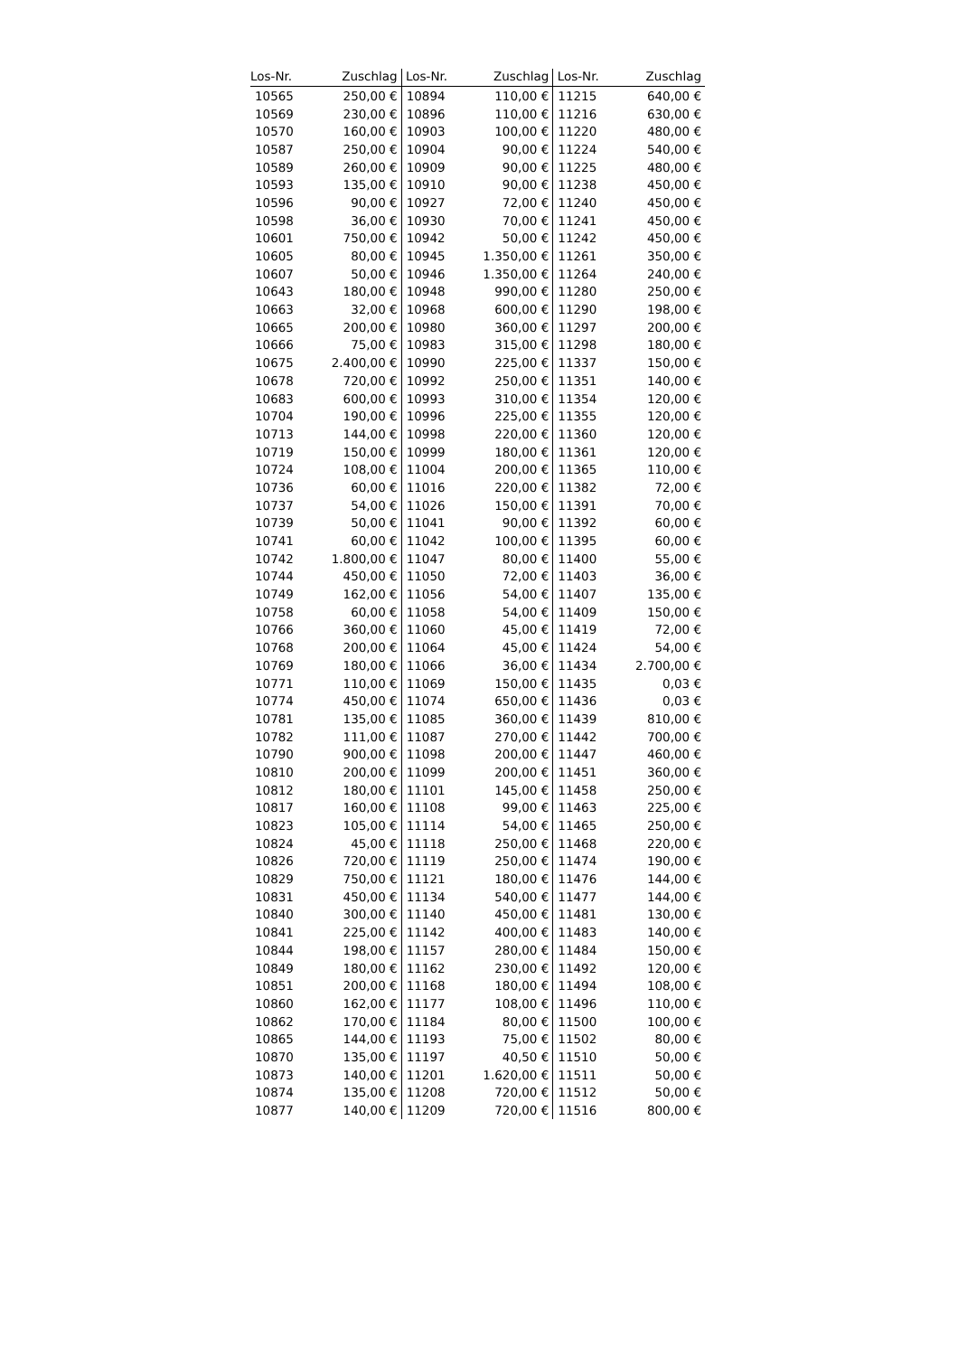| Los-Nr. | Zuschlag |
| --- | --- |
| 10565 | 250,00 € |
| 10569 | 230,00 € |
| 10570 | 160,00 € |
| 10587 | 250,00 € |
| 10589 | 260,00 € |
| 10593 | 135,00 € |
| 10596 | 90,00 € |
| 10598 | 36,00 € |
| 10601 | 750,00 € |
| 10605 | 80,00 € |
| 10607 | 50,00 € |
| 10643 | 180,00 € |
| 10663 | 32,00 € |
| 10665 | 200,00 € |
| 10666 | 75,00 € |
| 10675 | 2.400,00 € |
| 10678 | 720,00 € |
| 10683 | 600,00 € |
| 10704 | 190,00 € |
| 10713 | 144,00 € |
| 10719 | 150,00 € |
| 10724 | 108,00 € |
| 10736 | 60,00 € |
| 10737 | 54,00 € |
| 10739 | 50,00 € |
| 10741 | 60,00 € |
| 10742 | 1.800,00 € |
| 10744 | 450,00 € |
| 10749 | 162,00 € |
| 10758 | 60,00 € |
| 10766 | 360,00 € |
| 10768 | 200,00 € |
| 10769 | 180,00 € |
| 10771 | 110,00 € |
| 10774 | 450,00 € |
| 10781 | 135,00 € |
| 10782 | 111,00 € |
| 10790 | 900,00 € |
| 10810 | 200,00 € |
| 10812 | 180,00 € |
| 10817 | 160,00 € |
| 10823 | 105,00 € |
| 10824 | 45,00 € |
| 10826 | 720,00 € |
| 10829 | 750,00 € |
| 10831 | 450,00 € |
| 10840 | 300,00 € |
| 10841 | 225,00 € |
| 10844 | 198,00 € |
| 10849 | 180,00 € |
| 10851 | 200,00 € |
| 10860 | 162,00 € |
| 10862 | 170,00 € |
| 10865 | 144,00 € |
| 10870 | 135,00 € |
| 10873 | 140,00 € |
| 10874 | 135,00 € |
| 10877 | 140,00 € |
| Los-Nr. | Zuschlag |
| --- | --- |
| 10894 | 110,00 € |
| 10896 | 110,00 € |
| 10903 | 100,00 € |
| 10904 | 90,00 € |
| 10909 | 90,00 € |
| 10910 | 90,00 € |
| 10927 | 72,00 € |
| 10930 | 70,00 € |
| 10942 | 50,00 € |
| 10945 | 1.350,00 € |
| 10946 | 1.350,00 € |
| 10948 | 990,00 € |
| 10968 | 600,00 € |
| 10980 | 360,00 € |
| 10983 | 315,00 € |
| 10990 | 225,00 € |
| 10992 | 250,00 € |
| 10993 | 310,00 € |
| 10996 | 225,00 € |
| 10998 | 220,00 € |
| 10999 | 180,00 € |
| 11004 | 200,00 € |
| 11016 | 220,00 € |
| 11026 | 150,00 € |
| 11041 | 90,00 € |
| 11042 | 100,00 € |
| 11047 | 80,00 € |
| 11050 | 72,00 € |
| 11056 | 54,00 € |
| 11058 | 54,00 € |
| 11060 | 45,00 € |
| 11064 | 45,00 € |
| 11066 | 36,00 € |
| 11069 | 150,00 € |
| 11074 | 650,00 € |
| 11085 | 360,00 € |
| 11087 | 270,00 € |
| 11098 | 200,00 € |
| 11099 | 200,00 € |
| 11101 | 145,00 € |
| 11108 | 99,00 € |
| 11114 | 54,00 € |
| 11118 | 250,00 € |
| 11119 | 250,00 € |
| 11121 | 180,00 € |
| 11134 | 540,00 € |
| 11140 | 450,00 € |
| 11142 | 400,00 € |
| 11157 | 280,00 € |
| 11162 | 230,00 € |
| 11168 | 180,00 € |
| 11177 | 108,00 € |
| 11184 | 80,00 € |
| 11193 | 75,00 € |
| 11197 | 40,50 € |
| 11201 | 1.620,00 € |
| 11208 | 720,00 € |
| 11209 | 720,00 € |
| Los-Nr. | Zuschlag |
| --- | --- |
| 11215 | 640,00 € |
| 11216 | 630,00 € |
| 11220 | 480,00 € |
| 11224 | 540,00 € |
| 11225 | 480,00 € |
| 11238 | 450,00 € |
| 11240 | 450,00 € |
| 11241 | 450,00 € |
| 11242 | 450,00 € |
| 11261 | 350,00 € |
| 11264 | 240,00 € |
| 11280 | 250,00 € |
| 11290 | 198,00 € |
| 11297 | 200,00 € |
| 11298 | 180,00 € |
| 11337 | 150,00 € |
| 11351 | 140,00 € |
| 11354 | 120,00 € |
| 11355 | 120,00 € |
| 11360 | 120,00 € |
| 11361 | 120,00 € |
| 11365 | 110,00 € |
| 11382 | 72,00 € |
| 11391 | 70,00 € |
| 11392 | 60,00 € |
| 11395 | 60,00 € |
| 11400 | 55,00 € |
| 11403 | 36,00 € |
| 11407 | 135,00 € |
| 11409 | 150,00 € |
| 11419 | 72,00 € |
| 11424 | 54,00 € |
| 11434 | 2.700,00 € |
| 11435 | 0,03 € |
| 11436 | 0,03 € |
| 11439 | 810,00 € |
| 11442 | 700,00 € |
| 11447 | 460,00 € |
| 11451 | 360,00 € |
| 11458 | 250,00 € |
| 11463 | 225,00 € |
| 11465 | 250,00 € |
| 11468 | 220,00 € |
| 11474 | 190,00 € |
| 11476 | 144,00 € |
| 11477 | 144,00 € |
| 11481 | 130,00 € |
| 11483 | 140,00 € |
| 11484 | 150,00 € |
| 11492 | 120,00 € |
| 11494 | 108,00 € |
| 11496 | 110,00 € |
| 11500 | 100,00 € |
| 11502 | 80,00 € |
| 11510 | 50,00 € |
| 11511 | 50,00 € |
| 11512 | 50,00 € |
| 11516 | 800,00 € |